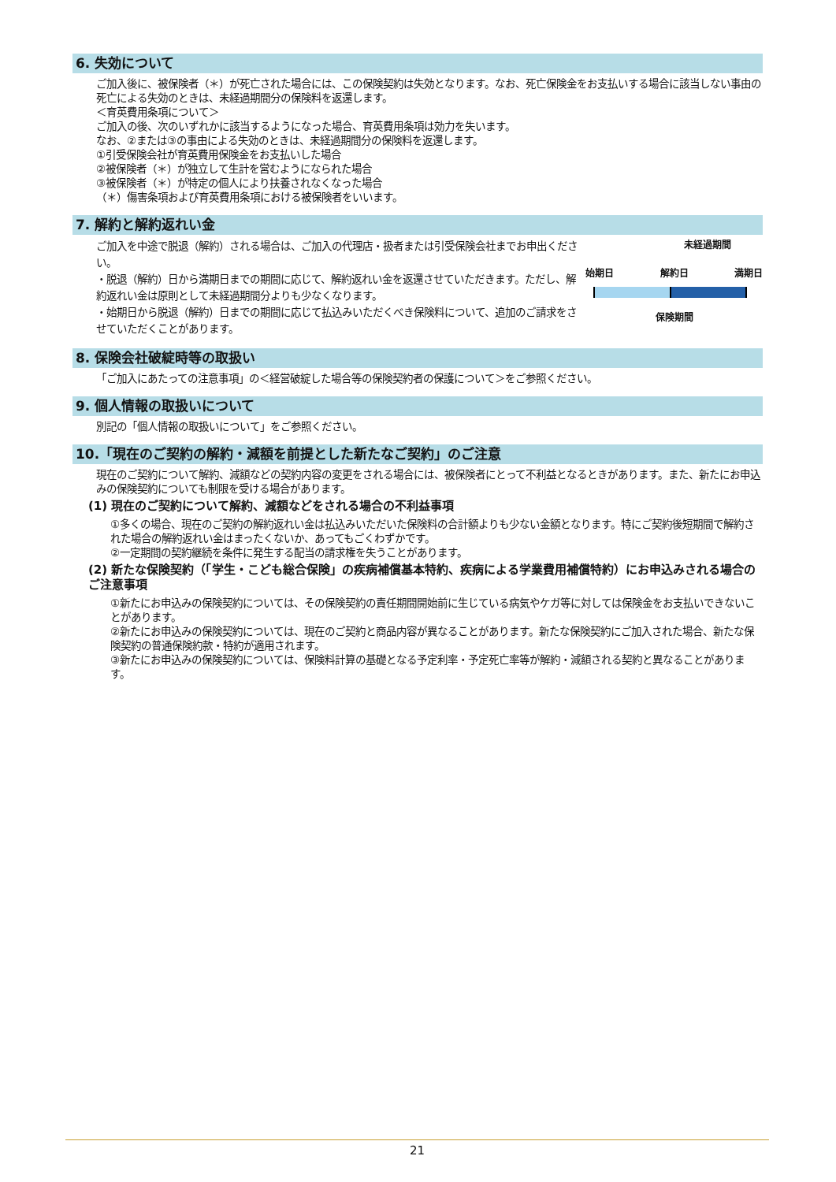6. 失効について
ご加入後に、被保険者（＊）が死亡された場合には、この保険契約は失効となります。なお、死亡保険金をお支払いする場合に該当しない事由の死亡による失効のときは、未経過期間分の保険料を返還します。
＜育英費用条項について＞
ご加入の後、次のいずれかに該当するようになった場合、育英費用条項は効力を失います。
なお、②または③の事由による失効のときは、未経過期間分の保険料を返還します。
①引受保険会社が育英費用保険金をお支払いした場合
②被保険者（＊）が独立して生計を営むようになられた場合
③被保険者（＊）が特定の個人により扶養されなくなった場合
（＊）傷害条項および育英費用条項における被保険者をいいます。
7. 解約と解約返れい金
ご加入を中途で脱退（解約）される場合は、ご加入の代理店・扱者または引受保険会社までお申出ください。
・脱退（解約）日から満期日までの期間に応じて、解約返れい金を返還させていただきます。ただし、解約返れい金は原則として未経過期間分よりも少なくなります。
・始期日から脱退（解約）日までの期間に応じて払込みいただくべき保険料について、追加のご請求をさせていただくことがあります。
未経過期間
始期日 解約日 満期日
保険期間
8. 保険会社破綻時等の取扱い
「ご加入にあたっての注意事項」の＜経営破綻した場合等の保険契約者の保護について＞をご参照ください。
9. 個人情報の取扱いについて
別記の「個人情報の取扱いについて」をご参照ください。
10.「現在のご契約の解約・減額を前提とした新たなご契約」のご注意
現在のご契約について解約、減額などの契約内容の変更をされる場合には、被保険者にとって不利益となるときがあります。また、新たにお申込みの保険契約についても制限を受ける場合があります。
(1) 現在のご契約について解約、減額などをされる場合の不利益事項
①多くの場合、現在のご契約の解約返れい金は払込みいただいた保険料の合計額よりも少ない金額となります。特にご契約後短期間で解約された場合の解約返れい金はまったくないか、あってもごくわずかです。
②一定期間の契約継続を条件に発生する配当の請求権を失うことがあります。
(2) 新たな保険契約（「学生・こども総合保険」の疾病補償基本特約、疾病による学業費用補償特約）にお申込みされる場合のご注意事項
①新たにお申込みの保険契約については、その保険契約の責任期間開始前に生じている病気やケガ等に対しては保険金をお支払いできないことがあります。
②新たにお申込みの保険契約については、現在のご契約と商品内容が異なることがあります。新たな保険契約にご加入された場合、新たな保険契約の普通保険約款・特約が適用されます。
③新たにお申込みの保険契約については、保険料計算の基礎となる予定利率・予定死亡率等が解約・減額される契約と異なることがあります。
21